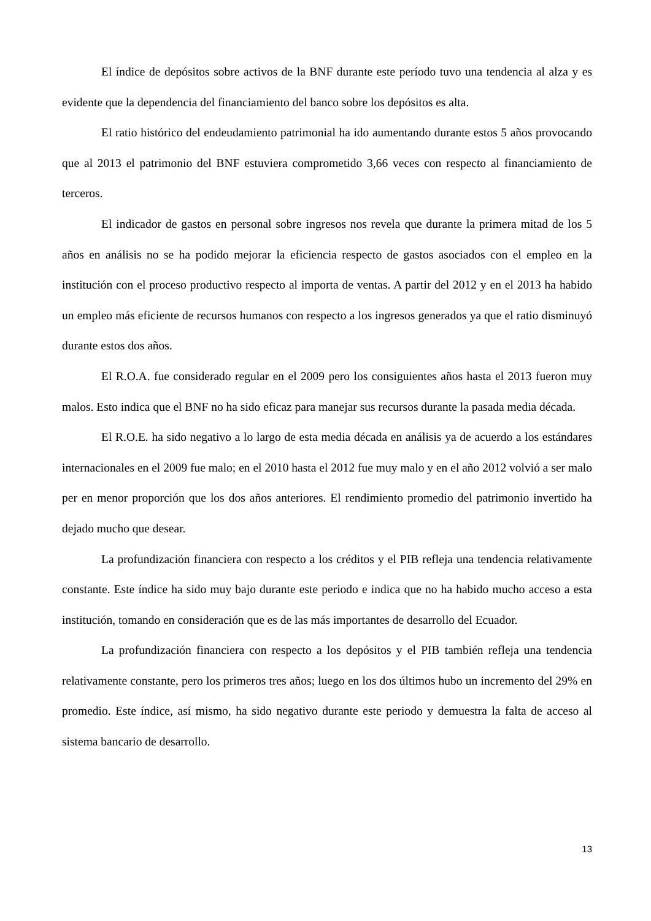El índice de depósitos sobre activos de la BNF durante este período tuvo una tendencia al alza y es evidente que la dependencia del financiamiento del banco sobre los depósitos es alta.
El ratio histórico del endeudamiento patrimonial ha ido aumentando durante estos 5 años provocando que al 2013 el patrimonio del BNF estuviera comprometido 3,66 veces con respecto al financiamiento de terceros.
El indicador de gastos en personal sobre ingresos nos revela que durante la primera mitad de los 5 años en análisis no se ha podido mejorar la eficiencia respecto de gastos asociados con el empleo en la institución con el proceso productivo respecto al importa de ventas. A partir del 2012 y en el 2013 ha habido un empleo más eficiente de recursos humanos con respecto a los ingresos generados ya que el ratio disminuyó durante estos dos años.
El R.O.A. fue considerado regular en el 2009 pero los consiguientes años hasta el 2013 fueron muy malos. Esto indica que el BNF no ha sido eficaz para manejar sus recursos durante la pasada media década.
El R.O.E. ha sido negativo a lo largo de esta media década en análisis ya de acuerdo a los estándares internacionales en el 2009 fue malo; en el 2010 hasta el 2012 fue muy malo y en el año 2012 volvió a ser malo per en menor proporción que los dos años anteriores. El rendimiento promedio del patrimonio invertido ha dejado mucho que desear.
La profundización financiera con respecto a los créditos y el PIB refleja una tendencia relativamente constante. Este índice ha sido muy bajo durante este periodo e indica que no ha habido mucho acceso a esta institución, tomando en consideración que es de las más importantes de desarrollo del Ecuador.
La profundización financiera con respecto a los depósitos y el PIB también refleja una tendencia relativamente constante, pero los primeros tres años; luego en los dos últimos hubo un incremento del 29% en promedio. Este índice, así mismo, ha sido negativo durante este periodo y demuestra la falta de acceso al sistema bancario de desarrollo.
13